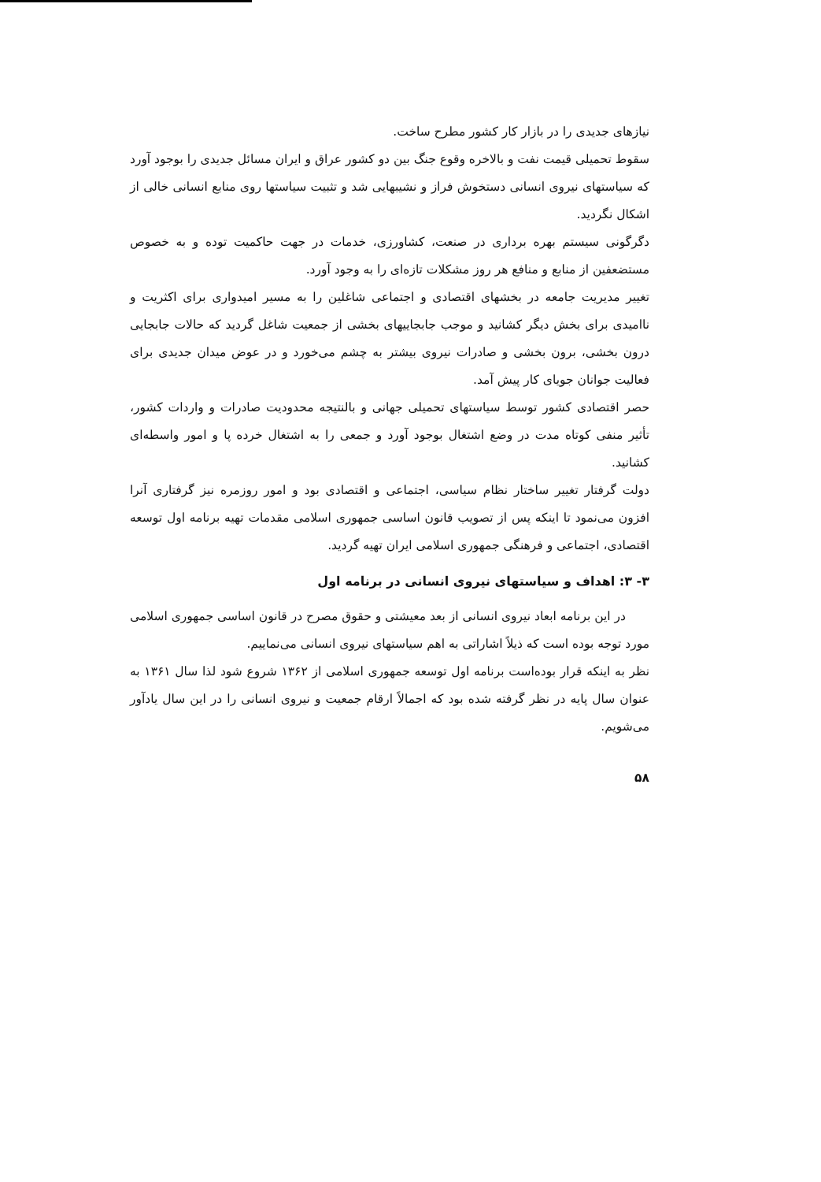نیازهای جدیدی را در بازار کار کشور مطرح ساخت.
سقوط تحمیلی قیمت نفت و بالاخره وقوع جنگ بین دو کشور عراق و ایران مسائل جدیدی را بوجود آورد که سیاستهای نیروی انسانی دستخوش فراز و نشیبهایی شد و تثبیت سیاستها روی منابع انسانی خالی از اشکال نگردید.
دگرگونی سیستم بهره برداری در صنعت، کشاورزی، خدمات در جهت حاکمیت توده و به خصوص مستضعفین از منابع و منافع هر روز مشکلات تازه‌ای را به وجود آورد.
تغییر مدیریت جامعه در بخشهای اقتصادی و اجتماعی شاغلین را به مسیر امیدواری برای اکثریت و ناامیدی برای بخش دیگر کشانید و موجب جابجاییهای بخشی از جمعیت شاغل گردید که حالات جابجایی درون بخشی، برون بخشی و صادرات نیروی بیشتر به چشم می‌خورد و در عوض میدان جدیدی برای فعالیت جوانان جویای کار پیش آمد.
حصر اقتصادی کشور توسط سیاستهای تحمیلی جهانی و بالنتیجه محدودیت صادرات و واردات کشور، تأثیر منفی کوتاه مدت در وضع اشتغال بوجود آورد و جمعی را به اشتغال خرده پا و امور واسطه‌ای کشانید.
دولت گرفتار تغییر ساختار نظام سیاسی، اجتماعی و اقتصادی بود و امور روزمره نیز گرفتاری آنرا افزون می‌نمود تا اینکه پس از تصویب قانون اساسی جمهوری اسلامی مقدمات تهیه برنامه اول توسعه اقتصادی، اجتماعی و فرهنگی جمهوری اسلامی ایران تهیه گردید.
۳- ۳: اهداف و سیاستهای نیروی انسانی در برنامه اول
در این برنامه ابعاد نیروی انسانی از بعد معیشتی و حقوق مصرح در قانون اساسی جمهوری اسلامی مورد توجه بوده است که ذیلاً اشاراتی به اهم سیاستهای نیروی انسانی می‌نماییم.
نظر به اینکه قرار بوده‌است برنامه اول توسعه جمهوری اسلامی از ۱۳۶۲ شروع شود لذا سال ۱۳۶۱ به عنوان سال پایه در نظر گرفته شده بود که اجمالاً ارقام جمعیت و نیروی انسانی را در این سال یادآور می‌شویم.
۵۸